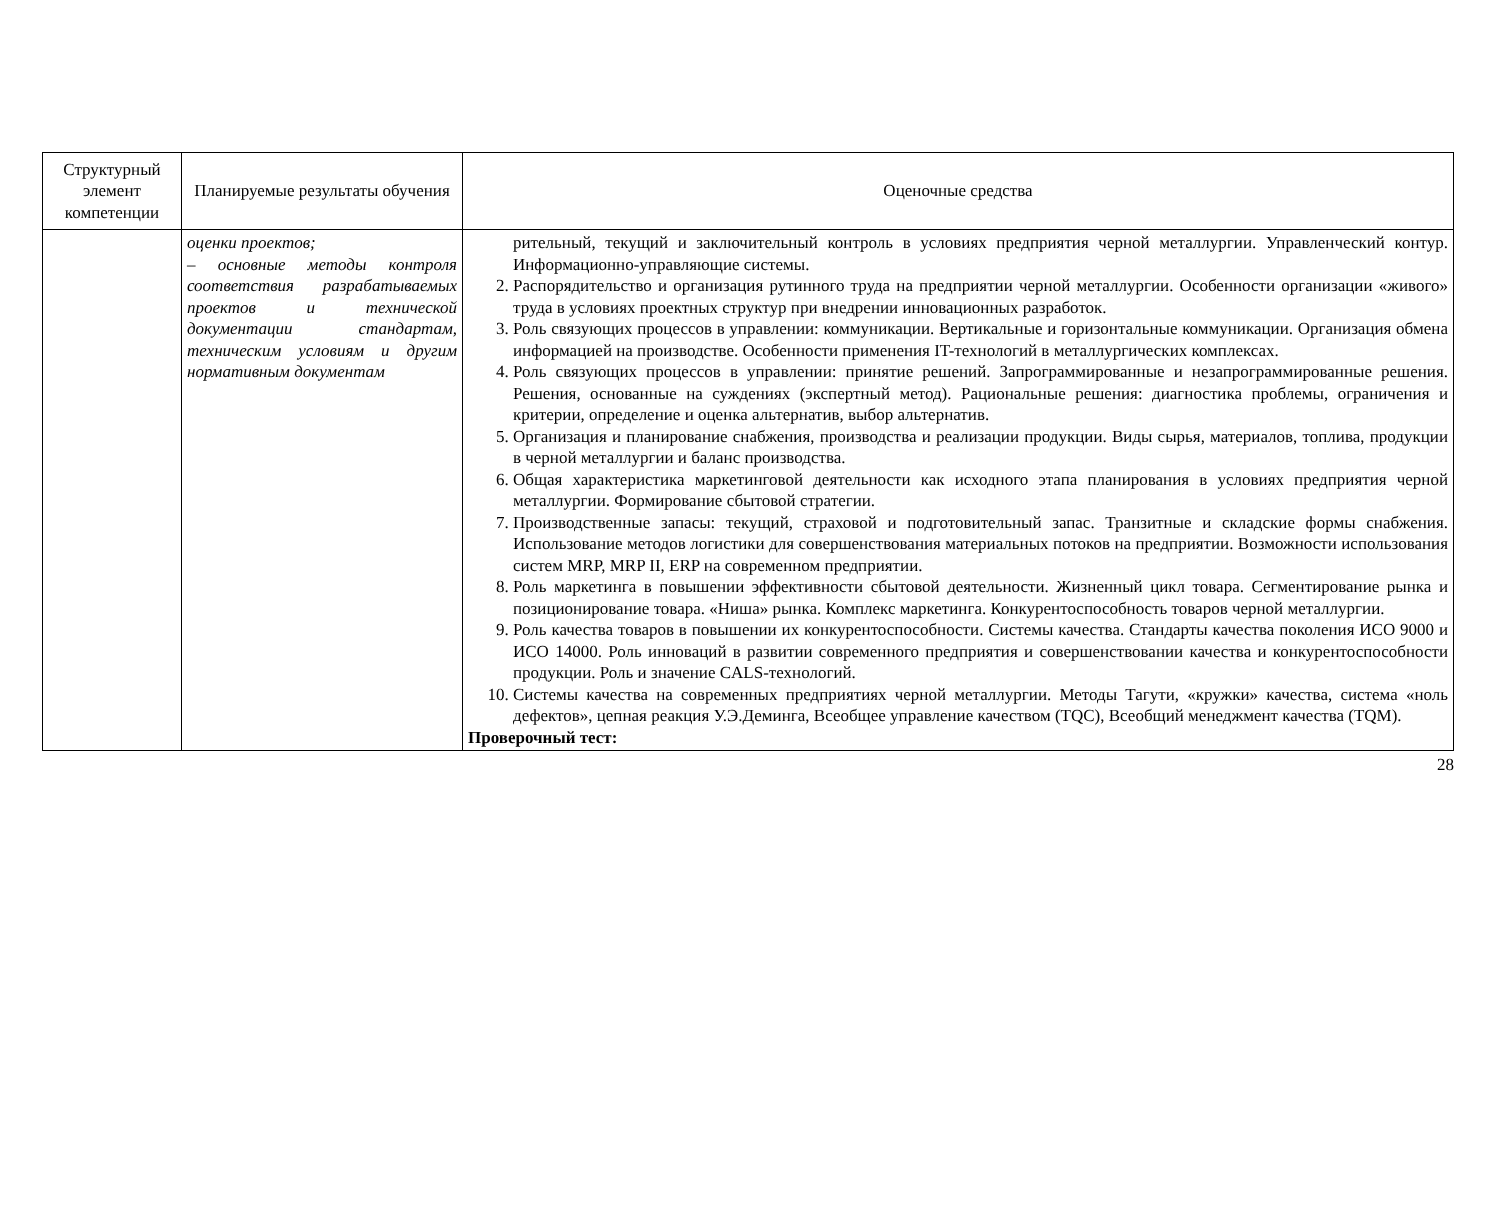| Структурный элемент компетенции | Планируемые результаты обучения | Оценочные средства |
| --- | --- | --- |
| | оценки проектов; – основные методы контроля соответствия разрабатываемых проектов и технической документации стандартам, техническим условиям и другим нормативным документам | рительный, текущий и заключительный контроль в условиях предприятия черной металлургии. Управленческий контур. Информационно-управляющие системы. 2. Распорядительство и организация рутинного труда на предприятии черной металлургии. Особенности организации «живого» труда в условиях проектных структур при внедрении инновационных разработок. 3. Роль связующих процессов в управлении: коммуникации. Вертикальные и горизонтальные коммуникации. Организация обмена информацией на производстве. Особенности применения IT-технологий в металлургических комплексах. 4. Роль связующих процессов в управлении: принятие решений. Запрограммированные и незапрограммированные решения. Решения, основанные на суждениях (экспертный метод). Рациональные решения: диагностика проблемы, ограничения и критерии, определение и оценка альтернатив, выбор альтернатив. 5. Организация и планирование снабжения, производства и реализации продукции. Виды сырья, материалов, топлива, продукции в черной металлургии и баланс производства. 6. Общая характеристика маркетинговой деятельности как исходного этапа планирования в условиях предприятия черной металлургии. Формирование сбытовой стратегии. 7. Производственные запасы: текущий, страховой и подготовительный запас. Транзитные и складские формы снабжения. Использование методов логистики для совершенствования материальных потоков на предприятии. Возможности использования систем MRP, MRP II, ERP на современном предприятии. 8. Роль маркетинга в повышении эффективности сбытовой деятельности. Жизненный цикл товара. Сегментирование рынка и позиционирование товара. «Ниша» рынка. Комплекс маркетинга. Конкурентоспособность товаров черной металлургии. 9. Роль качества товаров в повышении их конкурентоспособности. Системы качества. Стандарты качества поколения ИСО 9000 и ИСО 14000. Роль инноваций в развитии современного предприятия и совершенствовании качества и конкурентоспособности продукции. Роль и значение CALS-технологий. 10. Системы качества на современных предприятиях черной металлургии. Методы Тагути, «кружки» качества, система «ноль дефектов», цепная реакция У.Э.Деминга, Всеобщее управление качеством (TQC), Всеобщий менеджмент качества (TQM). Проверочный тест: |
28